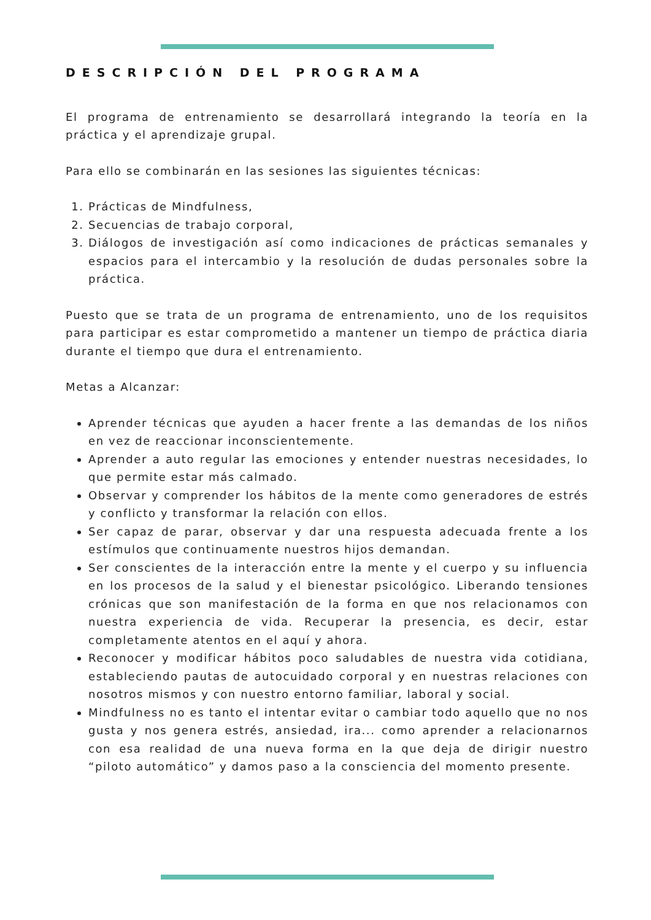DESCRIPCIÓN DEL PROGRAMA
El programa de entrenamiento se desarrollará integrando la teoría en la práctica y el aprendizaje grupal.
Para ello se combinarán en las sesiones las siguientes técnicas:
1. Prácticas de Mindfulness,
2. Secuencias de trabajo corporal,
3. Diálogos de investigación así como indicaciones de prácticas semanales y espacios para el intercambio y la resolución de dudas personales sobre la práctica.
Puesto que se trata de un programa de entrenamiento, uno de los requisitos para participar es estar comprometido a mantener un tiempo de práctica diaria durante el tiempo que dura el entrenamiento.
Metas a Alcanzar:
Aprender técnicas que ayuden a hacer frente a las demandas de los niños en vez de reaccionar inconscientemente.
Aprender a auto regular las emociones y entender nuestras necesidades, lo que permite estar más calmado.
Observar y comprender los hábitos de la mente como generadores de estrés y conflicto y transformar la relación con ellos.
Ser capaz de parar, observar y dar una respuesta adecuada frente a los estímulos que continuamente nuestros hijos demandan.
Ser conscientes de la interacción entre la mente y el cuerpo y su influencia en los procesos de la salud y el bienestar psicológico. Liberando tensiones crónicas que son manifestación de la forma en que nos relacionamos con nuestra experiencia de vida. Recuperar la presencia, es decir, estar completamente atentos en el aquí y ahora.
Reconocer y modificar hábitos poco saludables de nuestra vida cotidiana, estableciendo pautas de autocuidado corporal y en nuestras relaciones con nosotros mismos y con nuestro entorno familiar, laboral y social.
Mindfulness no es tanto el intentar evitar o cambiar todo aquello que no nos gusta y nos genera estrés, ansiedad, ira... como aprender a relacionarnos con esa realidad de una nueva forma en la que deja de dirigir nuestro “piloto automático” y damos paso a la consciencia del momento presente.